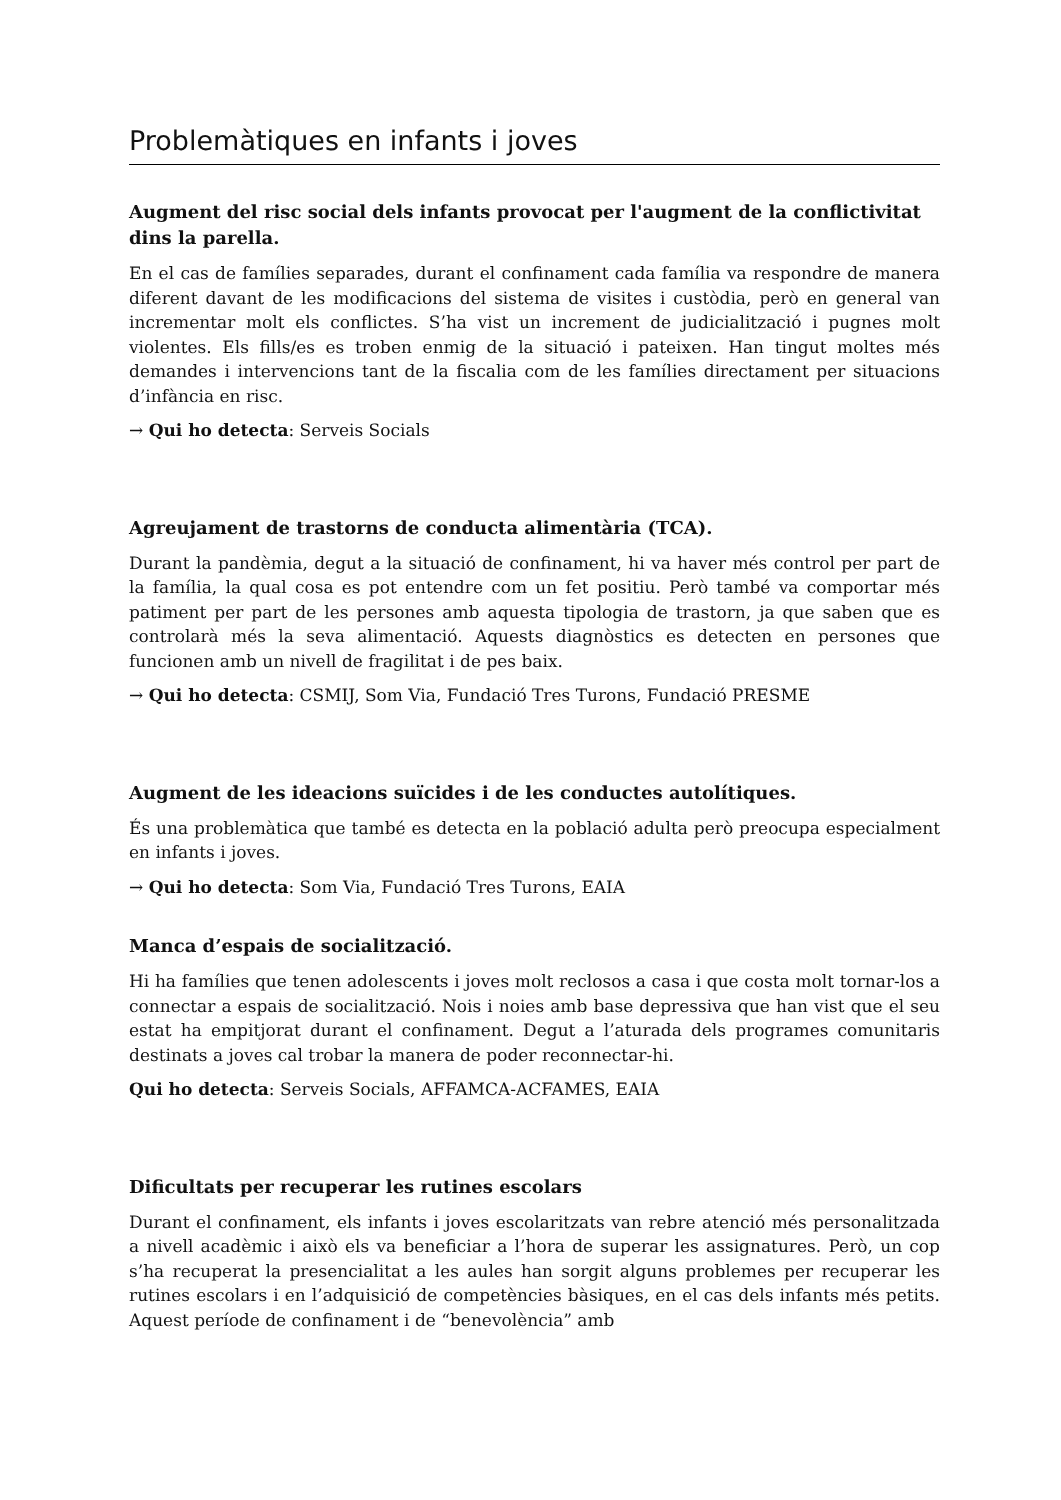Problemàtiques en infants i joves
Augment del risc social dels infants provocat per l'augment de la conflictivitat dins la parella.
En el cas de famílies separades, durant el confinament cada família va respondre de manera diferent davant de les modificacions del sistema de visites i custòdia, però en general van incrementar molt els conflictes. S’ha vist un increment de judicialització i pugnes molt violentes. Els fills/es es troben enmig de la situació i pateixen. Han tingut moltes més demandes i intervencions tant de la fiscalia com de les famílies directament per situacions d’infància en risc.
→ Qui ho detecta: Serveis Socials
Agreujament de trastorns de conducta alimentària (TCA).
Durant la pandèmia, degut a la situació de confinament, hi va haver més control per part de la família, la qual cosa es pot entendre com un fet positiu. Però també va comportar més patiment per part de les persones amb aquesta tipologia de trastorn, ja que saben que es controlarà més la seva alimentació. Aquests diagnòstics es detecten en persones que funcionen amb un nivell de fragilitat i de pes baix.
→ Qui ho detecta: CSMIJ, Som Via, Fundació Tres Turons, Fundació PRESME
Augment de les ideacions suïcides i de les conductes autolítiques.
És una problemàtica que també es detecta en la població adulta però preocupa especialment en infants i joves.
→ Qui ho detecta: Som Via, Fundació Tres Turons, EAIA
Manca d’espais de socialització.
Hi ha famílies que tenen adolescents i joves molt reclosos a casa i que costa molt tornar-los a connectar a espais de socialització. Nois i noies amb base depressiva que han vist que el seu estat ha empitjorat durant el confinament. Degut a l’aturada dels programes comunitaris destinats a joves cal trobar la manera de poder reconnectar-hi.
Qui ho detecta: Serveis Socials, AFFAMCA-ACFAMES, EAIA
Dificultats per recuperar les rutines escolars
Durant el confinament, els infants i joves escolaritzats van rebre atenció més personalitzada a nivell acadèmic i això els va beneficiar a l’hora de superar les assignatures. Però, un cop s’ha recuperat la presencialitat a les aules han sorgit alguns problemes per recuperar les rutines escolars i en l’adquisició de competències bàsiques, en el cas dels infants més petits. Aquest període de confinament i de “benevolència” amb